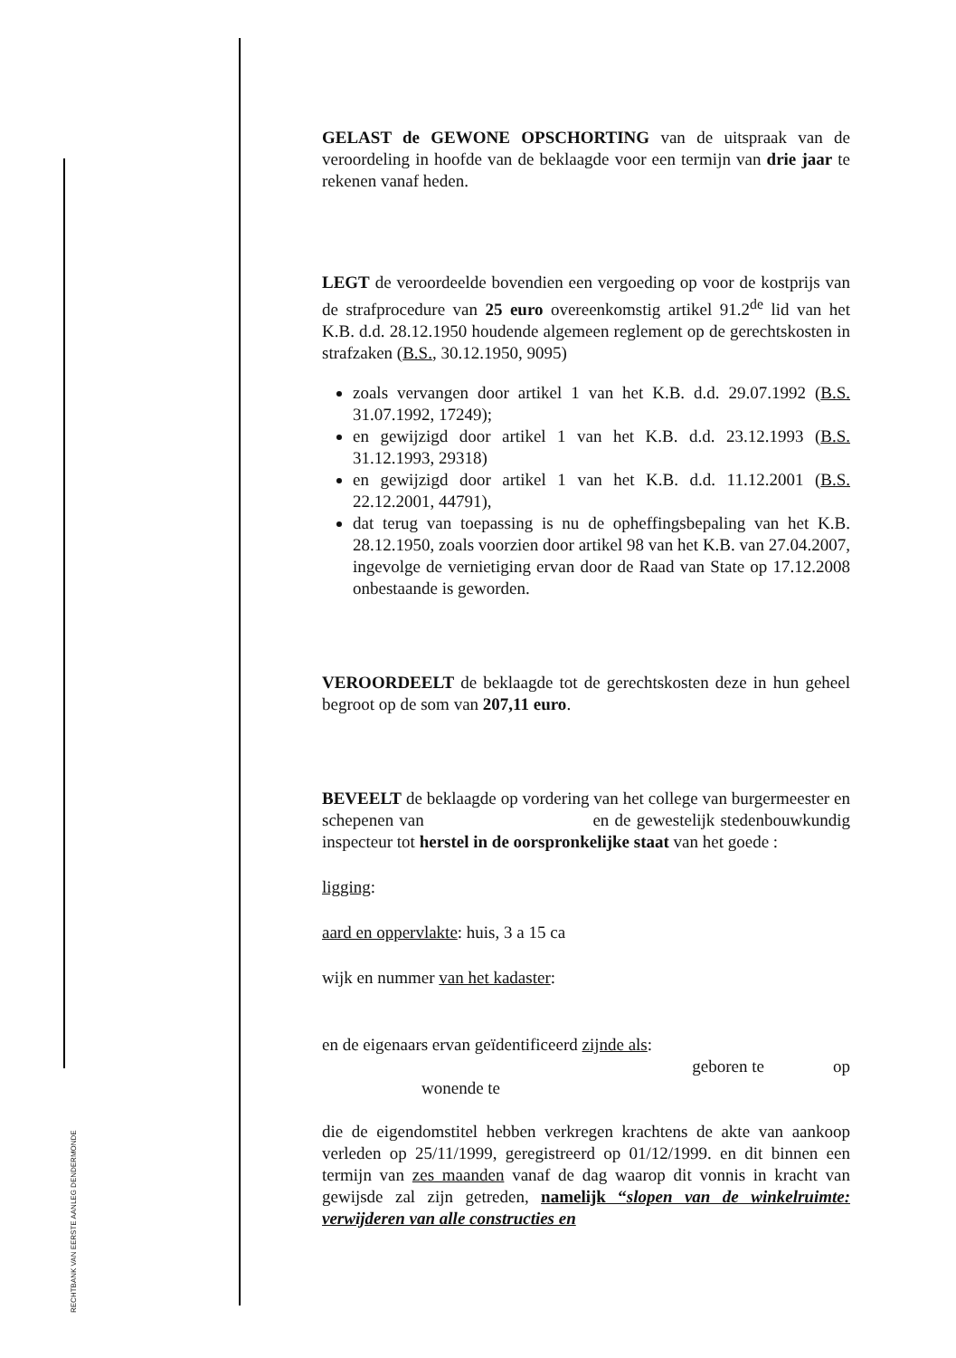RECHTBANK VAN EERSTE AANLEG DENDERMONDE
GELAST de GEWONE OPSCHORTING van de uitspraak van de veroordeling in hoofde van de beklaagde voor een termijn van drie jaar te rekenen vanaf heden.
LEGT de veroordeelde bovendien een vergoeding op voor de kostprijs van de strafprocedure van 25 euro overeenkomstig artikel 91.2<sup>de</sup> lid van het K.B. d.d. 28.12.1950 houdende algemeen reglement op de gerechtskosten in strafzaken (B.S., 30.12.1950, 9095)
zoals vervangen door artikel 1 van het K.B. d.d. 29.07.1992 (B.S. 31.07.1992, 17249);
en gewijzigd door artikel 1 van het K.B. d.d. 23.12.1993 (B.S. 31.12.1993, 29318)
en gewijzigd door artikel 1 van het K.B. d.d. 11.12.2001 (B.S. 22.12.2001, 44791),
dat terug van toepassing is nu de opheffingsbepaling van het K.B. 28.12.1950, zoals voorzien door artikel 98 van het K.B. van 27.04.2007, ingevolge de vernietiging ervan door de Raad van State op 17.12.2008 onbestaande is geworden.
VEROORDEELT de beklaagde tot de gerechtskosten deze in hun geheel begroot op de som van 207,11 euro.
BEVEELT de beklaagde op vordering van het college van burgermeester en schepenen van en de gewestelijk stedenbouwkundig inspecteur tot herstel in de oorspronkelijke staat van het goede :
ligging:
aard en oppervlakte: huis, 3 a 15 ca
wijk en nummer van het kadaster:
en de eigenaars ervan geïdentificeerd zijnde als:
geboren te op
wonende te
die de eigendomstitel hebben verkregen krachtens de akte van aankoop verleden op 25/11/1999, geregistreerd op 01/12/1999. en dit binnen een termijn van zes maanden vanaf de dag waarop dit vonnis in kracht van gewijsde zal zijn getreden, namelijk “slopen van de winkelruimte: verwijderen van alle constructies en